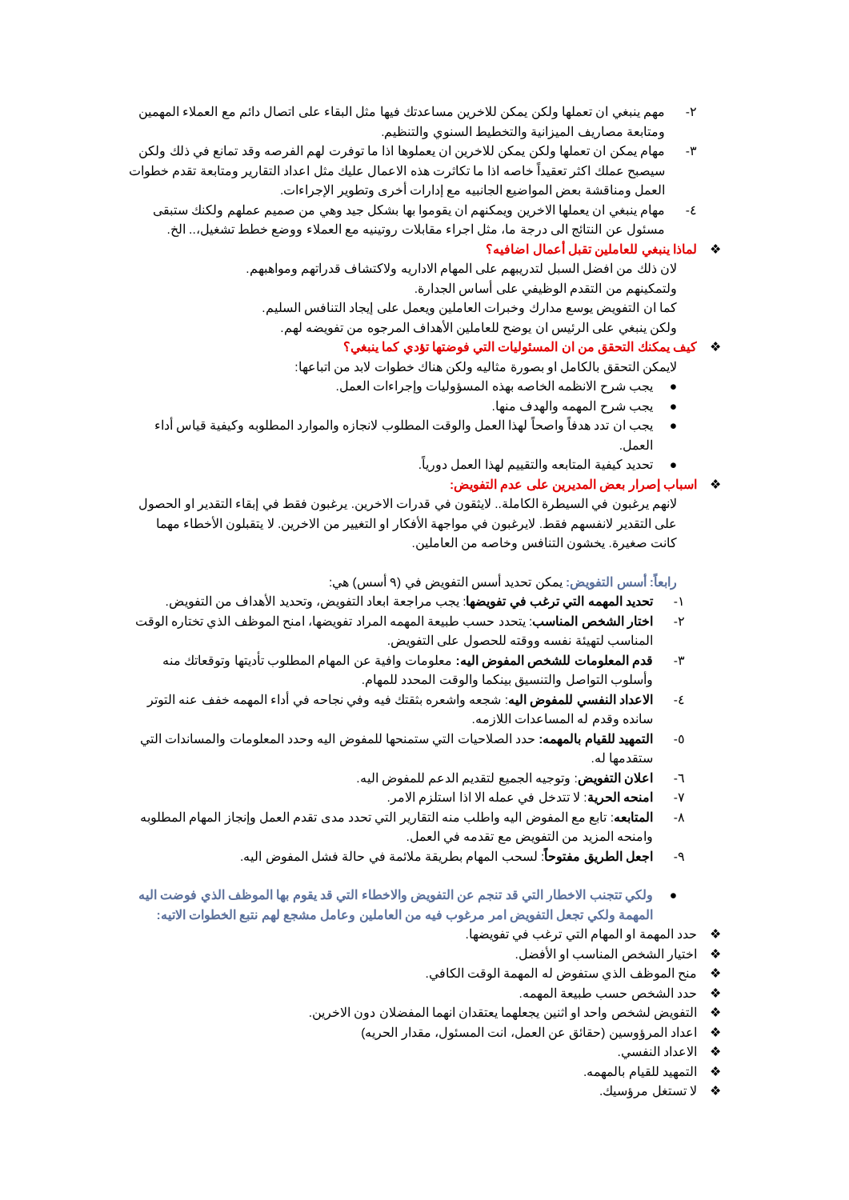٢- مهم ينبغي ان تعملها ولكن يمكن للاخرين مساعدتك فيها مثل البقاء على اتصال دائم مع العملاء المهمين ومتابعة مصاريف الميزانية والتخطيط السنوي والتنظيم.
٣- مهام يمكن ان تعملها ولكن يمكن للاخرين ان يعملوها اذا ما توفرت لهم الفرصه وقد تمانع في ذلك ولكن سيصبح عملك اكثر تعقيداً خاصه اذا ما تكاثرت هذه الاعمال عليك مثل اعداد التقارير ومتابعة تقدم خطوات العمل ومناقشة بعض المواضيع الجانبيه مع إدارات أخرى وتطوير الإجراءات.
٤- مهام ينبغي ان يعملها الاخرين ويمكنهم ان يقوموا بها بشكل جيد وهي من صميم عملهم ولكنك ستبقى مسئول عن النتائج الى درجة ما، مثل اجراء مقابلات روتينيه مع العملاء ووضع خطط تشغيل،.. الخ.
❖ لماذا ينبغي للعاملين تقبل أعمال اضافيه؟
لان ذلك من افضل السبل لتدريبهم على المهام الاداريه ولاكتشاف قدراتهم ومواهبهم.
ولتمكينهم من التقدم الوظيفي على أساس الجدارة.
كما ان التفويض يوسع مدارك وخبرات العاملين ويعمل على إيجاد التنافس السليم.
ولكن ينبغي على الرئيس ان يوضح للعاملين الأهداف المرجوه من تفويضه لهم.
❖ كيف يمكنك التحقق من ان المسئوليات التي فوضتها تؤدي كما ينبغي؟
لايمكن التحقق بالكامل او بصورة مثاليه ولكن هناك خطوات لابد من اتباعها:
● يجب شرح الانظمه الخاصه بهذه المسؤوليات وإجراءات العمل.
● يجب شرح المهمه والهدف منها.
● يجب ان تدد هدفاً واصحاً لهذا العمل والوقت المطلوب لانجازه والموارد المطلوبه وكيفية قياس أداء العمل.
● تحديد كيفية المتابعه والتقييم لهذا العمل دورياً.
❖ اسباب إصرار بعض المديرين على عدم التفويض:
لانهم يرغبون في السيطرة الكاملة.. لايثقون في قدرات الاخرين. يرغبون فقط في إبقاء التقدير او الحصول على التقدير لانفسهم فقط. لايرغبون في مواجهة الأفكار او التغيير من الاخرين. لا يتقبلون الأخطاء مهما كانت صغيرة. يخشون التنافس وخاصه من العاملين.
رابعاً: أسس التفويض: يمكن تحديد أسس التفويض في (٩ أسس) هي:
١- تحديد المهمه التي ترغب في تفويضها: يجب مراجعة ابعاد التفويض، وتحديد الأهداف من التفويض.
٢- اختار الشخص المناسب: يتحدد حسب طبيعة المهمه المراد تفويضها، امنح الموظف الذي تختاره الوقت المناسب لتهيئة نفسه ووقته للحصول على التفويض.
٣- قدم المعلومات للشخص المفوض اليه: معلومات وافية عن المهام المطلوب تأديتها وتوقعاتك منه وأسلوب التواصل والتنسيق بينكما والوقت المحدد للمهام.
٤- الاعداد النفسي للمفوض اليه: شجعه واشعره بثقتك فيه وفي نجاحه في أداء المهمه خفف عنه التوتر سانده وقدم له المساعدات اللازمه.
٥- التمهيد للقيام بالمهمه: حدد الصلاحيات التي ستمنحها للمفوض اليه وحدد المعلومات والمساندات التي ستقدمها له.
٦- اعلان التفويض: وتوجيه الجميع لتقديم الدعم للمفوض اليه.
٧- امنحه الحرية: لا تتدخل في عمله الا اذا استلزم الامر.
٨- المتابعه: تابع مع المفوض اليه واطلب منه التقارير التي تحدد مدى تقدم العمل وإنجاز المهام المطلوبه وامنحه المزيد من التفويض مع تقدمه في العمل.
٩- اجعل الطريق مفتوحاً: لسحب المهام بطريقة ملائمة في حالة فشل المفوض اليه.
● ولكي تتجنب الاخطار التي قد تنجم عن التفويض والاخطاء التي قد يقوم بها الموظف الذي فوضت اليه المهمة ولكي تجعل التفويض امر مرغوب فيه من العاملين وعامل مشجع لهم نتبع الخطوات الاتيه:
❖ حدد المهمة او المهام التي ترغب في تفويضها.
❖ اختيار الشخص المناسب او الأفضل.
❖ منح الموظف الذي ستفوض له المهمة الوقت الكافي.
❖ حدد الشخص حسب طبيعة المهمه.
❖ التفويض لشخص واحد او اثنين يجعلهما يعتقدان انهما المفضلان دون الاخرين.
❖ اعداد المرؤوسين (حقائق عن العمل، انت المسئول، مقدار الحريه)
❖ الاعداد النفسي.
❖ التمهيد للقيام بالمهمه.
❖ لا تستغل مرؤسيك.